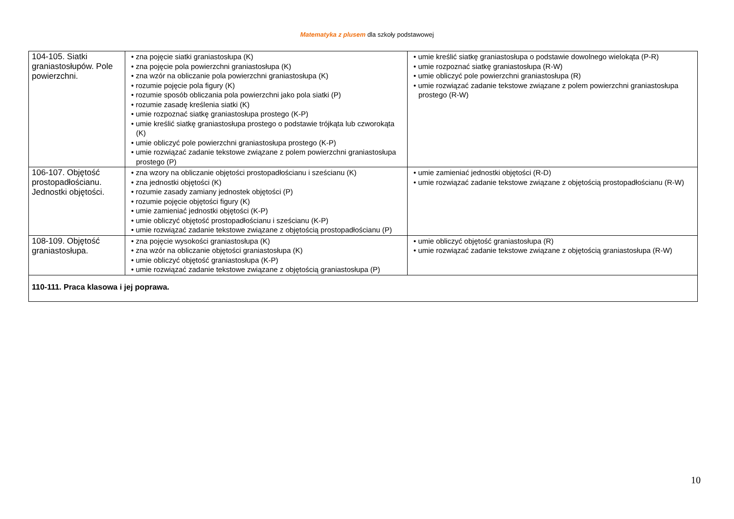Matematyka z plusem dla szkoły podstawowej
| 104-105. Siatki graniastosłupów. Pole powierzchni. | • zna pojęcie siatki graniastosłupa (K) • zna pojęcie pola powierzchni graniastosłupa (K) • zna wzór na obliczanie pola powierzchni graniastosłupa (K) • rozumie pojęcie pola figury (K) • rozumie sposób obliczania pola powierzchni jako pola siatki (P) • rozumie zasadę kreślenia siatki (K) • umie rozpoznać siatkę graniastosłupa prostego (K-P) • umie kreślić siatkę graniastosłupa prostego o podstawie trójkąta lub czworokąta (K) • umie obliczyć pole powierzchni graniastosłupa prostego (K-P) • umie rozwiązać zadanie tekstowe związane z polem powierzchni graniastosłupa prostego (P) | • umie kreślić siatkę graniastosłupa o podstawie dowolnego wielokąta (P-R) • umie rozpoznać siatkę graniastosłupa (R-W) • umie obliczyć pole powierzchni graniastosłupa (R) • umie rozwiązać zadanie tekstowe związane z polem powierzchni graniastosłupa prostego (R-W) |
| 106-107. Objętość prostopadłościanu. Jednostki objętości. | • zna wzory na obliczanie objętości prostopadłościanu i sześcianu (K) • zna jednostki objętości (K) • rozumie zasady zamiany jednostek objętości (P) • rozumie pojęcie objętości figury (K) • umie zamieniać jednostki objętości (K-P) • umie obliczyć objętość prostopadłościanu i sześcianu (K-P) • umie rozwiązać zadanie tekstowe związane z objętością prostopadłościanu (P) | • umie zamieniać jednostki objętości (R-D) • umie rozwiązać zadanie tekstowe związane z objętością prostopadłościanu (R-W) |
| 108-109. Objętość graniastosłupa. | • zna pojęcie wysokości graniastosłupa (K) • zna wzór na obliczanie objętości graniastosłupa (K) • umie obliczyć objętość graniastosłupa (K-P) • umie rozwiązać zadanie tekstowe związane z objętością graniastosłupa (P) | • umie obliczyć objętość graniastosłupa (R) • umie rozwiązać zadanie tekstowe związane z objętością graniastosłupa (R-W) |
| 110-111. Praca klasowa i jej poprawa. | | |
10